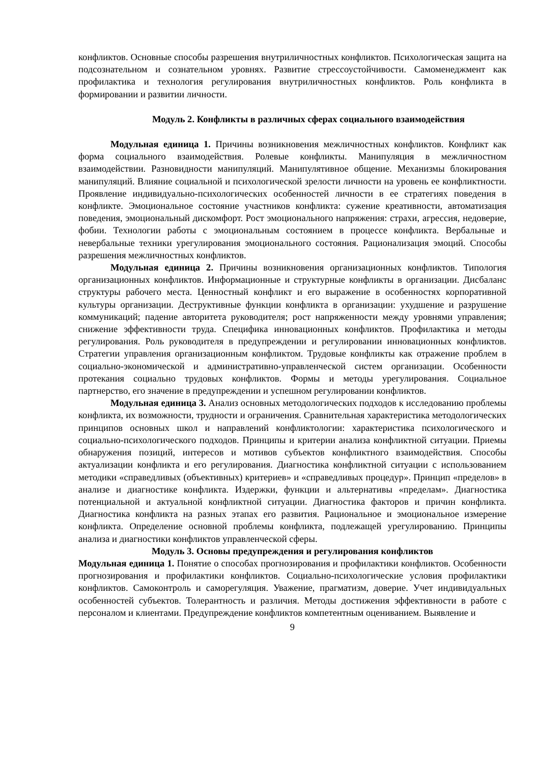конфликтов. Основные способы разрешения внутриличностных конфликтов. Психологическая защита на подсознательном и сознательном уровнях. Развитие стрессоустойчивости. Самоменеджмент как профилактика и технология регулирования внутриличностных конфликтов. Роль конфликта в формировании и развитии личности.
Модуль 2. Конфликты в различных сферах социального взаимодействия
Модульная единица 1. Причины возникновения межличностных конфликтов. Конфликт как форма социального взаимодействия. Ролевые конфликты. Манипуляция в межличностном взаимодействии. Разновидности манипуляций. Манипулятивное общение. Механизмы блокирования манипуляций. Влияние социальной и психологической зрелости личности на уровень ее конфликтности. Проявление индивидуально-психологических особенностей личности в ее стратегиях поведения в конфликте. Эмоциональное состояние участников конфликта: сужение креативности, автоматизация поведения, эмоциональный дискомфорт. Рост эмоционального напряжения: страхи, агрессия, недоверие, фобии. Технологии работы с эмоциональным состоянием в процессе конфликта. Вербальные и невербальные техники урегулирования эмоционального состояния. Рационализация эмоций. Способы разрешения межличностных конфликтов.
Модульная единица 2. Причины возникновения организационных конфликтов. Типология организационных конфликтов. Информационные и структурные конфликты в организации. Дисбаланс структуры рабочего места. Ценностный конфликт и его выражение в особенностях корпоративной культуры организации. Деструктивные функции конфликта в организации: ухудшение и разрушение коммуникаций; падение авторитета руководителя; рост напряженности между уровнями управления; снижение эффективности труда. Специфика инновационных конфликтов. Профилактика и методы регулирования. Роль руководителя в предупреждении и регулировании инновационных конфликтов. Стратегии управления организационным конфликтом. Трудовые конфликты как отражение проблем в социально-экономической и административно-управленческой систем организации. Особенности протекания социально трудовых конфликтов. Формы и методы урегулирования. Социальное партнерство, его значение в предупреждении и успешном регулировании конфликтов.
Модульная единица 3. Анализ основных методологических подходов к исследованию проблемы конфликта, их возможности, трудности и ограничения. Сравнительная характеристика методологических принципов основных школ и направлений конфликтологии: характеристика психологического и социально-психологического подходов. Принципы и критерии анализа конфликтной ситуации. Приемы обнаружения позиций, интересов и мотивов субъектов конфликтного взаимодействия. Способы актуализации конфликта и его регулирования. Диагностика конфликтной ситуации с использованием методики «справедливых (объективных) критериев» и «справедливых процедур». Принцип «пределов» в анализе и диагностике конфликта. Издержки, функции и альтернативы «пределам». Диагностика потенциальной и актуальной конфликтной ситуации. Диагностика факторов и причин конфликта. Диагностика конфликта на разных этапах его развития. Рациональное и эмоциональное измерение конфликта. Определение основной проблемы конфликта, подлежащей урегулированию. Принципы анализа и диагностики конфликтов управленческой сферы.
Модуль 3. Основы предупреждения и регулирования конфликтов
Модульная единица 1. Понятие о способах прогнозирования и профилактики конфликтов. Особенности прогнозирования и профилактики конфликтов. Социально-психологические условия профилактики конфликтов. Самоконтроль и саморегуляция. Уважение, прагматизм, доверие. Учет индивидуальных особенностей субъектов. Толерантность и различия. Методы достижения эффективности в работе с персоналом и клиентами. Предупреждение конфликтов компетентным оцениванием. Выявление и
9